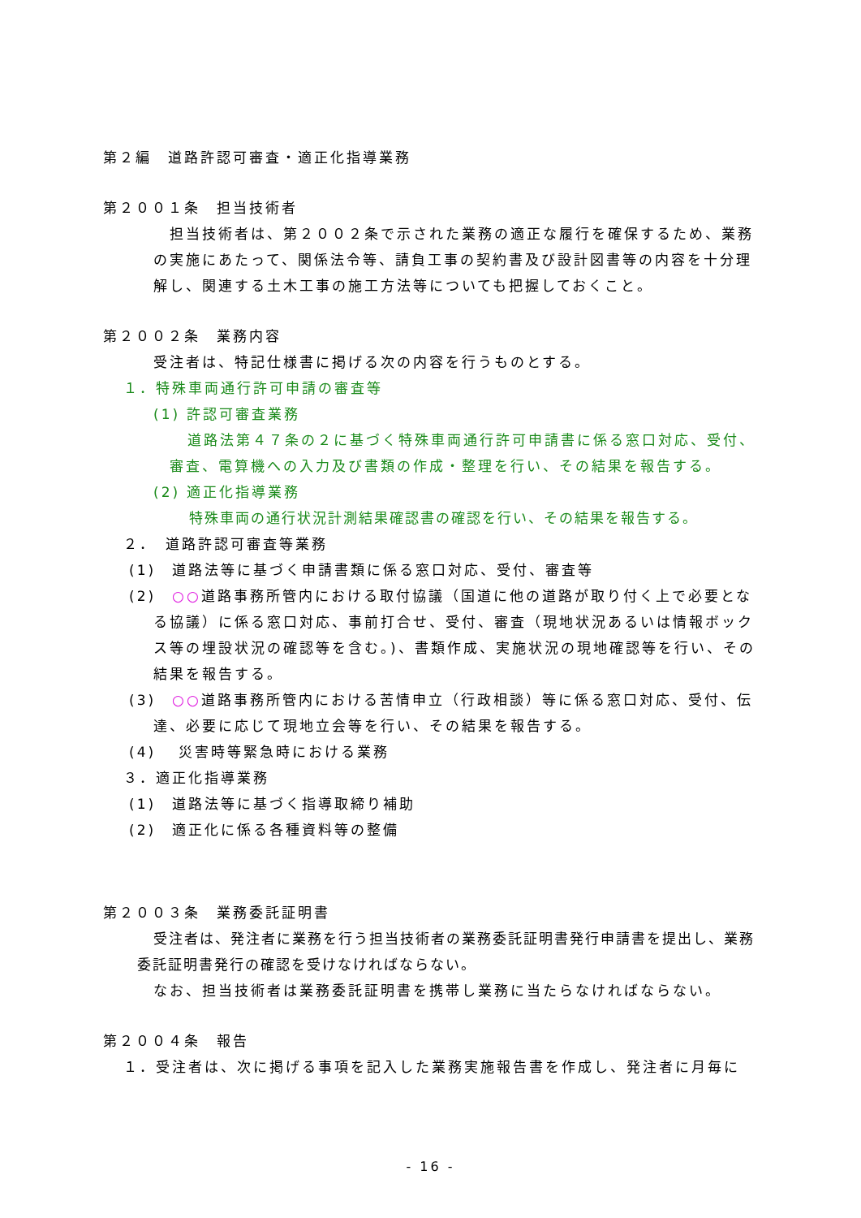第２編　道路許認可審査・適正化指導業務
第２００１条　担当技術者
担当技術者は、第２００２条で示された業務の適正な履行を確保するため、業務の実施にあたって、関係法令等、請負工事の契約書及び設計図書等の内容を十分理解し、関連する土木工事の施工方法等についても把握しておくこと。
第２００２条　業務内容
受注者は、特記仕様書に掲げる次の内容を行うものとする。
１．特殊車両通行許可申請の審査等
(1) 許認可審査業務
道路法第４７条の２に基づく特殊車両通行許可申請書に係る窓口対応、受付、審査、電算機への入力及び書類の作成・整理を行い、その結果を報告する。
(2) 適正化指導業務
特殊車両の通行状況計測結果確認書の確認を行い、その結果を報告する。
２．　道路許認可審査等業務
(1)　道路法等に基づく申請書類に係る窓口対応、受付、審査等
(2)　○○道路事務所管内における取付協議（国道に他の道路が取り付く上で必要となる協議）に係る窓口対応、事前打合せ、受付、審査（現地状況あるいは情報ボックス等の埋設状況の確認等を含む。)、書類作成、実施状況の現地確認等を行い、その結果を報告する。
(3)　○○道路事務所管内における苦情申立（行政相談）等に係る窓口対応、受付、伝達、必要に応じて現地立会等を行い、その結果を報告する。
(4)　 災害時等緊急時における業務
３．適正化指導業務
(1)　道路法等に基づく指導取締り補助
(2)　適正化に係る各種資料等の整備
第２００３条　業務委託証明書
受注者は、発注者に業務を行う担当技術者の業務委託証明書発行申請書を提出し、業務委託証明書発行の確認を受けなければならない。
なお、担当技術者は業務委託証明書を携帯し業務に当たらなければならない。
第２００４条　報告
１．受注者は、次に掲げる事項を記入した業務実施報告書を作成し、発注者に月毎に
- 16 -